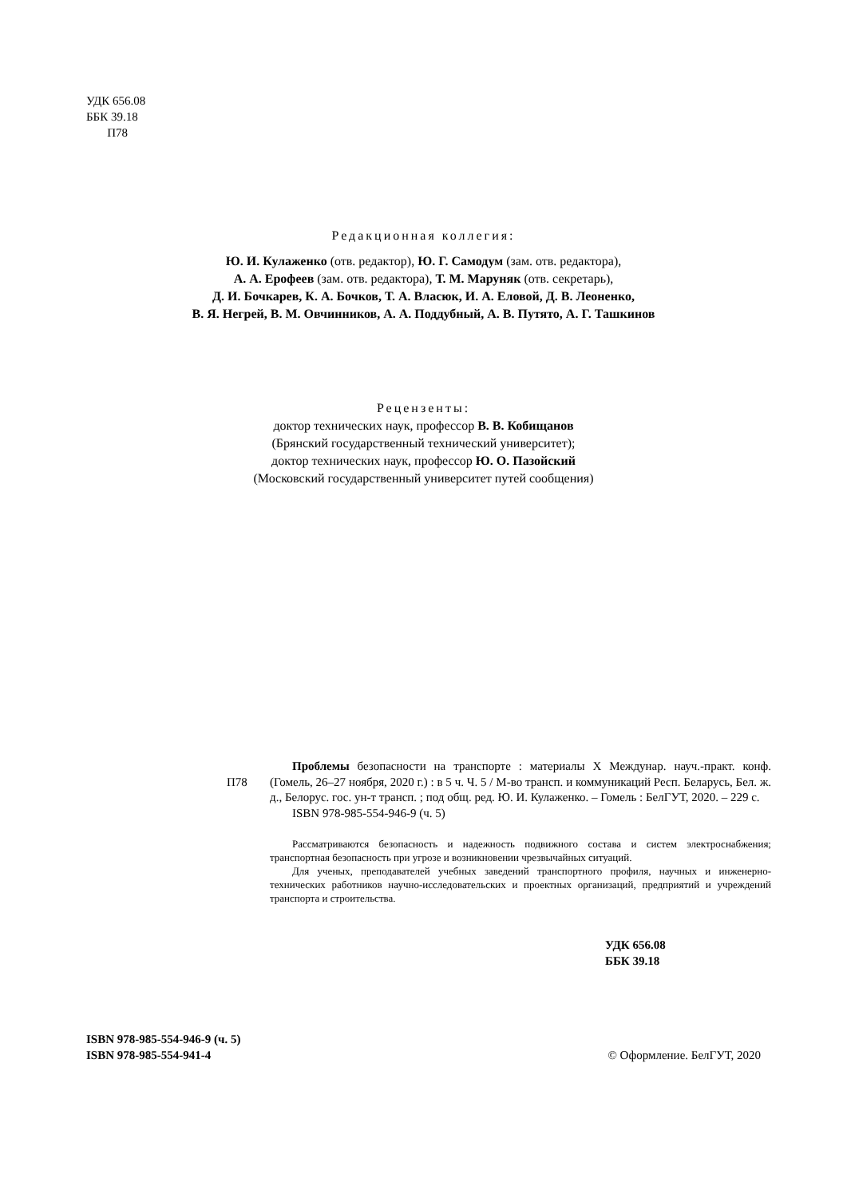УДК 656.08
ББК 39.18
П78
Редакционная коллегия:
Ю. И. Кулаженко (отв. редактор), Ю. Г. Самодум (зам. отв. редактора),
А. А. Ерофеев (зам. отв. редактора), Т. М. Маруняк (отв. секретарь),
Д. И. Бочкарев, К. А. Бочков, Т. А. Власюк, И. А. Еловой, Д. В. Леоненко,
В. Я. Негрей, В. М. Овчинников, А. А. Поддубный, А. В. Путято, А. Г. Ташкинов
Рецензенты:
доктор технических наук, профессор В. В. Кобищанов
(Брянский государственный технический университет);
доктор технических наук, профессор Ю. О. Пазойский
(Московский государственный университет путей сообщения)
П78
Проблемы безопасности на транспорте : материалы X Междунар. науч.-практ. конф. (Гомель, 26–27 ноября, 2020 г.) : в 5 ч. Ч. 5 / М-во трансп. и коммуникаций Респ. Беларусь, Бел. ж. д., Белорус. гос. ун-т трансп. ; под общ. ред. Ю. И. Кулаженко. – Гомель : БелГУТ, 2020. – 229 с.
ISBN 978-985-554-946-9 (ч. 5)
Рассматриваются безопасность и надежность подвижного состава и систем электроснабжения; транспортная безопасность при угрозе и возникновении чрезвычайных ситуаций.
Для ученых, преподавателей учебных заведений транспортного профиля, научных и инженерно-технических работников научно-исследовательских и проектных организаций, предприятий и учреждений транспорта и строительства.
УДК 656.08
ББК 39.18
ISBN 978-985-554-946-9 (ч. 5)
ISBN 978-985-554-941-4
© Оформление. БелГУТ, 2020